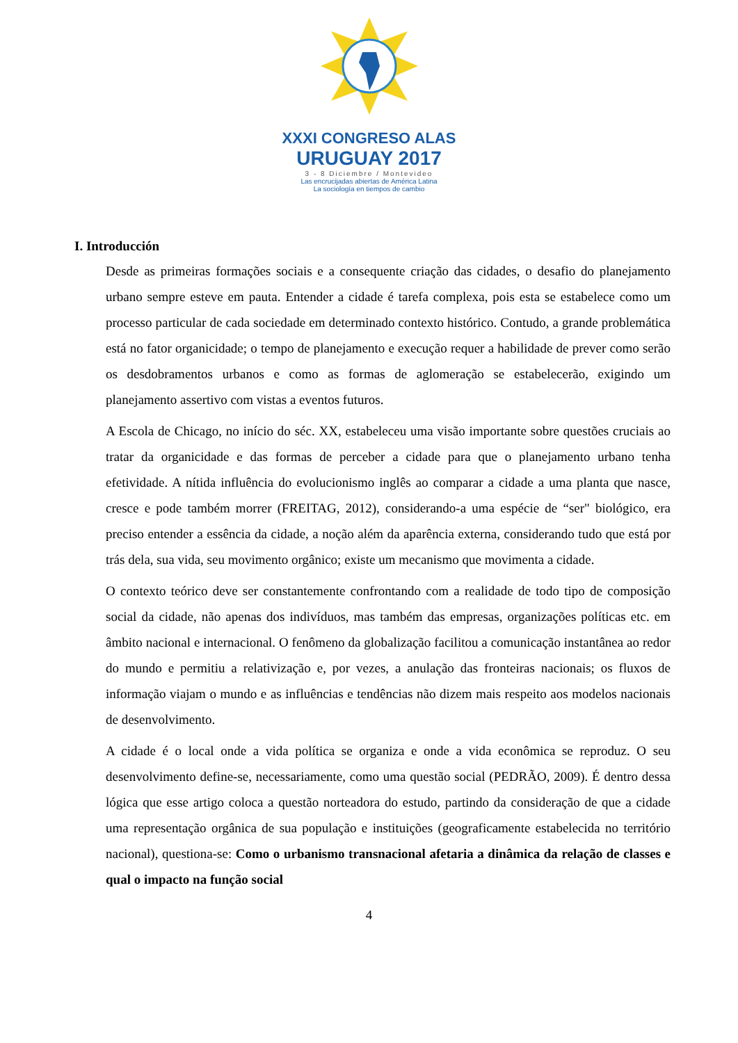XXXI CONGRESO ALAS
URUGUAY 2017
3 - 8 Diciembre / Montevideo
Las encrucijadas abiertas de América Latina
La sociología en tiempos de cambio
I. Introducción
Desde as primeiras formações sociais e a consequente criação das cidades, o desafio do planejamento urbano sempre esteve em pauta. Entender a cidade é tarefa complexa, pois esta se estabelece como um processo particular de cada sociedade em determinado contexto histórico. Contudo, a grande problemática está no fator organicidade; o tempo de planejamento e execução requer a habilidade de prever como serão os desdobramentos urbanos e como as formas de aglomeração se estabelecerão, exigindo um planejamento assertivo com vistas a eventos futuros.
A Escola de Chicago, no início do séc. XX, estabeleceu uma visão importante sobre questões cruciais ao tratar da organicidade e das formas de perceber a cidade para que o planejamento urbano tenha efetividade. A nítida influência do evolucionismo inglês ao comparar a cidade a uma planta que nasce, cresce e pode também morrer (FREITAG, 2012), considerando-a uma espécie de “ser" biológico, era preciso entender a essência da cidade, a noção além da aparência externa, considerando tudo que está por trás dela, sua vida, seu movimento orgânico; existe um mecanismo que movimenta a cidade.
O contexto teórico deve ser constantemente confrontando com a realidade de todo tipo de composição social da cidade, não apenas dos indivíduos, mas também das empresas, organizações políticas etc. em âmbito nacional e internacional. O fenômeno da globalização facilitou a comunicação instantânea ao redor do mundo e permitiu a relativização e, por vezes, a anulação das fronteiras nacionais; os fluxos de informação viajam o mundo e as influências e tendências não dizem mais respeito aos modelos nacionais de desenvolvimento.
A cidade é o local onde a vida política se organiza e onde a vida econômica se reproduz. O seu desenvolvimento define-se, necessariamente, como uma questão social (PEDRÃO, 2009). É dentro dessa lógica que esse artigo coloca a questão norteadora do estudo, partindo da consideração de que a cidade uma representação orgânica de sua população e instituições (geograficamente estabelecida no território nacional), questiona-se: Como o urbanismo transnacional afetaria a dinâmica da relação de classes e qual o impacto na função social
4